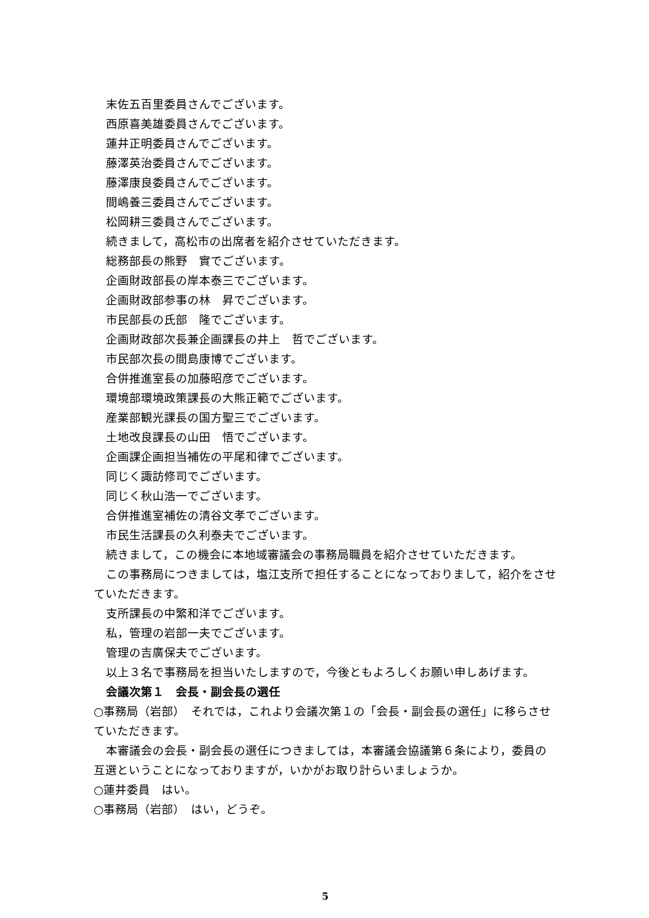末佐五百里委員さんでございます。
西原喜美雄委員さんでございます。
蓮井正明委員さんでございます。
藤澤英治委員さんでございます。
藤澤康良委員さんでございます。
間嶋養三委員さんでございます。
松岡耕三委員さんでございます。
続きまして，高松市の出席者を紹介させていただきます。
総務部長の熊野　實でございます。
企画財政部長の岸本泰三でございます。
企画財政部参事の林　昇でございます。
市民部長の氏部　隆でございます。
企画財政部次長兼企画課長の井上　哲でございます。
市民部次長の間島康博でございます。
合併推進室長の加藤昭彦でございます。
環境部環境政策課長の大熊正範でございます。
産業部観光課長の国方聖三でございます。
土地改良課長の山田　悟でございます。
企画課企画担当補佐の平尾和律でございます。
同じく諏訪修司でございます。
同じく秋山浩一でございます。
合併推進室補佐の清谷文孝でございます。
市民生活課長の久利泰夫でございます。
続きまして，この機会に本地域審議会の事務局職員を紹介させていただきます。
この事務局につきましては，塩江支所で担任することになっておりまして，紹介をさせていただきます。
支所課長の中繁和洋でございます。
私，管理の岩部一夫でございます。
管理の吉廣保夫でございます。
以上３名で事務局を担当いたしますので，今後ともよろしくお願い申しあげます。
会議次第１　会長・副会長の選任
○事務局（岩部）　それでは，これより会議次第１の「会長・副会長の選任」に移らさせていただきます。
本審議会の会長・副会長の選任につきましては，本審議会協議第６条により，委員の互選ということになっておりますが，いかがお取り計らいましょうか。
○蓮井委員　はい。
○事務局（岩部）　はい，どうぞ。
5